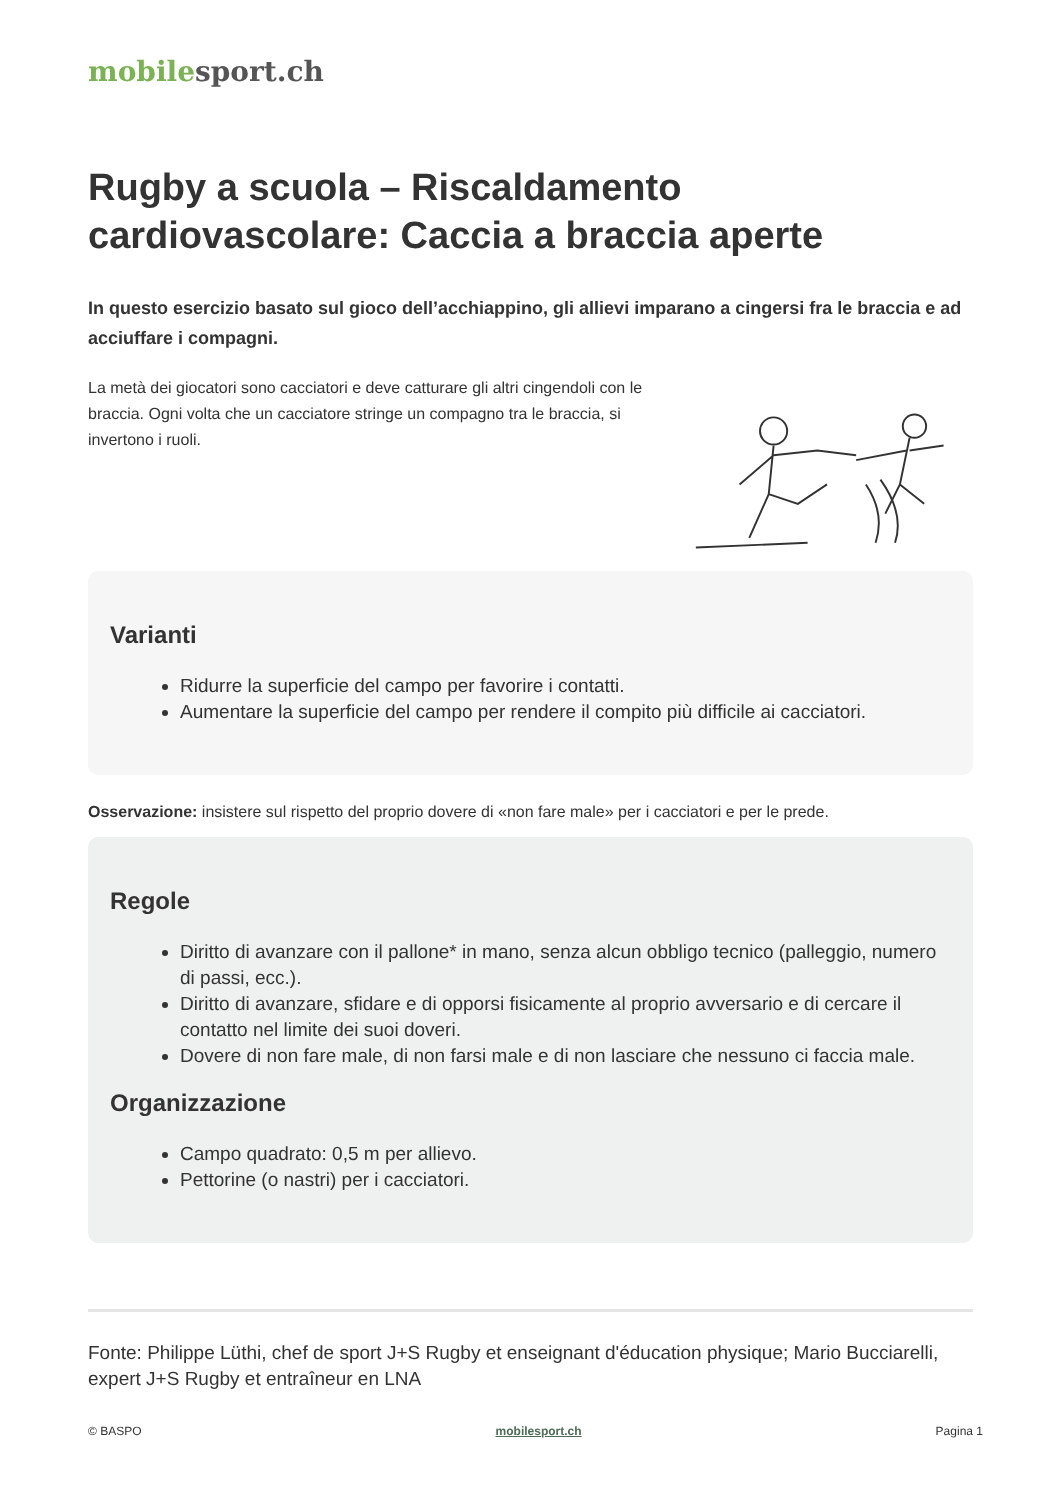mobile sport.ch
Rugby a scuola – Riscaldamento cardiovascolare: Caccia a braccia aperte
In questo esercizio basato sul gioco dell’acchiappino, gli allievi imparano a cingersi fra le braccia e ad acciuffare i compagni.
La metà dei giocatori sono cacciatori e deve catturare gli altri cingendoli con le braccia. Ogni volta che un cacciatore stringe un compagno tra le braccia, si invertono i ruoli.
Varianti
Ridurre la superficie del campo per favorire i contatti.
Aumentare la superficie del campo per rendere il compito più difficile ai cacciatori.
Osservazione: insistere sul rispetto del proprio dovere di «non fare male» per i cacciatori e per le prede.
Regole
Diritto di avanzare con il pallone* in mano, senza alcun obbligo tecnico (palleggio, numero di passi, ecc.).
Diritto di avanzare, sfidare e di opporsi fisicamente al proprio avversario e di cercare il contatto nel limite dei suoi doveri.
Dovere di non fare male, di non farsi male e di non lasciare che nessuno ci faccia male.
Organizzazione
Campo quadrato: 0,5 m per allievo.
Pettorine (o nastri) per i cacciatori.
Fonte: Philippe Lüthi, chef de sport J+S Rugby et enseignant d'éducation physique; Mario Bucciarelli, expert J+S Rugby et entraîneur en LNA
© BASPO mobilesport.ch Pagina 1